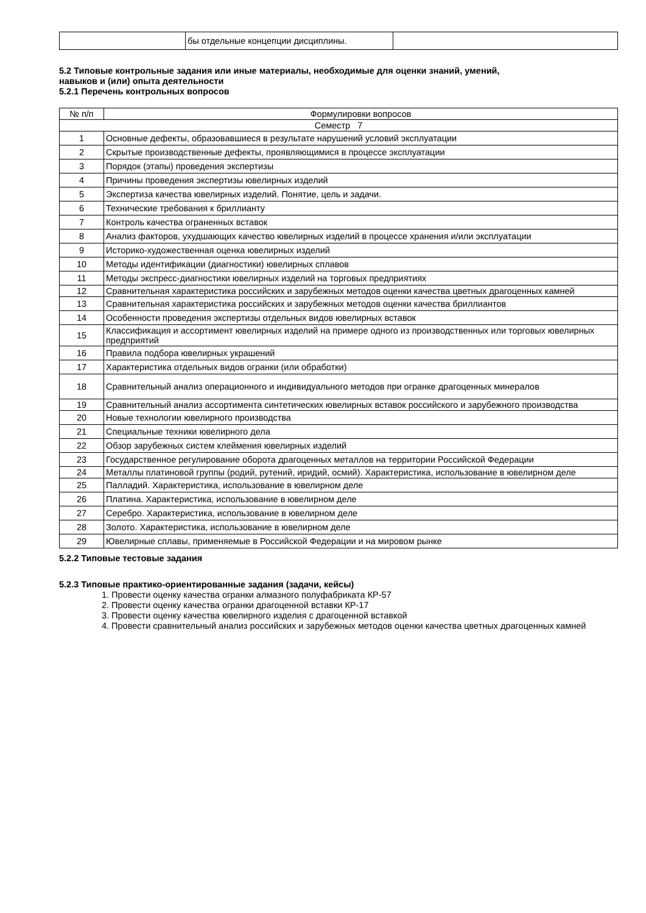| | бы отдельные концепции дисциплины. | |
5.2 Типовые контрольные задания или иные материалы, необходимые для оценки знаний, умений,
навыков и (или) опыта деятельности
5.2.1 Перечень контрольных вопросов
| № п/п | Формулировки вопросов |
| --- | --- |
| Семестр 7 | |
| 1 | Основные дефекты, образовавшиеся в результате нарушений условий эксплуатации |
| 2 | Скрытые производственные дефекты, проявляющимися в процессе эксплуатации |
| 3 | Порядок (этапы) проведения экспертизы |
| 4 | Причины проведения экспертизы ювелирных изделий |
| 5 | Экспертиза качества ювелирных изделий. Понятие, цель и задачи. |
| 6 | Технические требования к бриллианту |
| 7 | Контроль качества ограненных вставок |
| 8 | Анализ факторов, ухудшающих качество ювелирных изделий в процессе хранения и/или эксплуатации |
| 9 | Историко-художественная оценка ювелирных изделий |
| 10 | Методы идентификации (диагностики) ювелирных сплавов |
| 11 | Методы экспресс-диагностики ювелирных изделий на торговых предприятиях |
| 12 | Сравнительная характеристика российских и зарубежных методов оценки качества цветных драгоценных камней |
| 13 | Сравнительная характеристика российских и зарубежных методов оценки качества бриллиантов |
| 14 | Особенности проведения экспертизы отдельных видов ювелирных вставок |
| 15 | Классификация и ассортимент ювелирных изделий на примере одного из производственных или торговых ювелирных предприятий |
| 16 | Правила подбора ювелирных украшений |
| 17 | Характеристика отдельных видов огранки (или обработки) |
| 18 | Сравнительный анализ операционного и индивидуального методов при огранке драгоценных минералов |
| 19 | Сравнительный анализ ассортимента синтетических ювелирных вставок российского и зарубежного производства |
| 20 | Новые технологии ювелирного производства |
| 21 | Специальные техники ювелирного дела |
| 22 | Обзор зарубежных систем клеймения ювелирных изделий |
| 23 | Государственное регулирование оборота драгоценных металлов на территории Российской Федерации |
| 24 | Металлы платиновой группы (родий, рутений, иридий, осмий). Характеристика, использование в ювелирном деле |
| 25 | Палладий. Характеристика, использование в ювелирном деле |
| 26 | Платина. Характеристика, использование в ювелирном деле |
| 27 | Серебро. Характеристика, использование в ювелирном деле |
| 28 | Золото. Характеристика, использование в ювелирном деле |
| 29 | Ювелирные сплавы, применяемые в Российской Федерации и на мировом рынке |
5.2.2 Типовые тестовые задания
5.2.3 Типовые практико-ориентированные задания (задачи, кейсы)
1. Провести оценку качества огранки алмазного полуфабриката КР-57
2. Провести оценку качества огранки драгоценной вставки КР-17
3. Провести оценку качества ювелирного изделия с драгоценной вставкой
4. Провести сравнительный анализ российских и зарубежных методов оценки качества цветных драгоценных камней